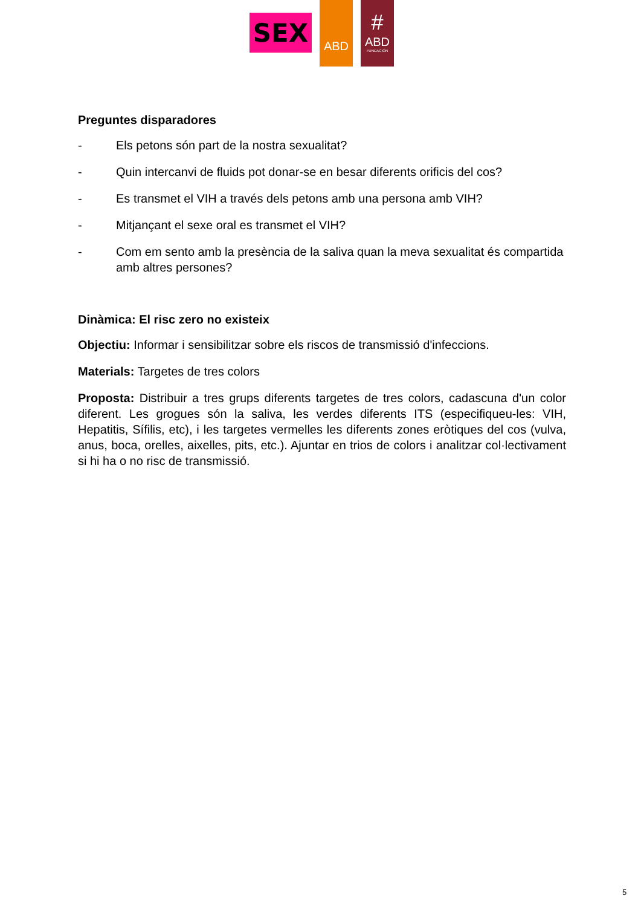SEX
ABD
#
ABD
FUNDACIÓN
Preguntes disparadores
- Els petons són part de la nostra sexualitat?
- Quin intercanvi de fluids pot donar-se en besar diferents orificis del cos?
- Es transmet el VIH a través dels petons amb una persona amb VIH?
- Mitjançant el sexe oral es transmet el VIH?
- Com em sento amb la presència de la saliva quan la meva sexualitat és compartida amb altres persones?
Dinàmica: El risc zero no existeix
Objectiu: Informar i sensibilitzar sobre els riscos de transmissió d'infeccions.
Materials: Targetes de tres colors
Proposta: Distribuir a tres grups diferents targetes de tres colors, cadascuna d'un color diferent. Les grogues són la saliva, les verdes diferents ITS (especifiqueu-les: VIH, Hepatitis, Sífilis, etc), i les targetes vermelles les diferents zones eròtiques del cos (vulva, anus, boca, orelles, aixelles, pits, etc.). Ajuntar en trios de colors i analitzar col·lectivament si hi ha o no risc de transmissió.
5